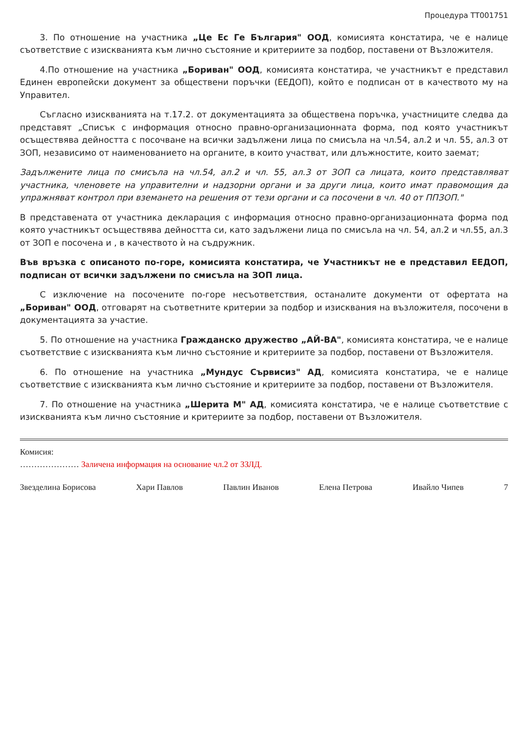Процедура ТТ001751
3. По отношение на участника „Це Ес Ге България" ООД, комисията констатира, че е налице съответствие с изискванията към лично състояние и критериите за подбор, поставени от Възложителя.
4.По отношение на участника „Бориван" ООД, комисията констатира, че участникът е представил Единен европейски документ за обществени поръчки (ЕЕДОП), който е подписан от в качеството му на Управител.
Съгласно изискванията на т.17.2. от документацията за обществена поръчка, участниците следва да представят „Списък с информация относно правно-организационната форма, под която участникът осъществява дейността с посочване на всички задължени лица по смисъла на чл.54, ал.2 и чл. 55, ал.3 от ЗОП, независимо от наименованието на органите, в които участват, или длъжностите, които заемат;
Задължените лица по смисъла на чл.54, ал.2 и чл. 55, ал.3 от ЗОП са лицата, които представляват участника, членовете на управителни и надзорни органи и за други лица, които имат правомощия да упражняват контрол при вземането на решения от тези органи и са посочени в чл. 40 от ППЗОП."
В представената от участника декларация с информация относно правно-организационната форма под която участникът осъществява дейността си, като задължени лица по смисъла на чл. 54, ал.2 и чл.55, ал.3 от ЗОП е посочена и , в качеството ѝ на съдружник.
Във връзка с описаното по-горе, комисията констатира, че Участникът не е представил ЕЕДОП, подписан от всички задължени по смисъла на ЗОП лица.
С изключение на посочените по-горе несъответствия, останалите документи от офертата на „Бориван" ООД, отговарят на съответните критерии за подбор и изисквания на възложителя, посочени в документацията за участие.
5. По отношение на участника Гражданско дружество „АЙ-ВА", комисията констатира, че е налице съответствие с изискванията към лично състояние и критериите за подбор, поставени от Възложителя.
6. По отношение на участника „Мундус Сървисиз" АД, комисията констатира, че е налице съответствие с изискванията към лично състояние и критериите за подбор, поставени от Възложителя.
7. По отношение на участника „Шерита М" АД, комисията констатира, че е налице съответствие с изискванията към лично състояние и критериите за подбор, поставени от Възложителя.
Комисия:
………………… Заличена информация на основание чл.2 от ЗЗЛД.
Звезделина Борисова Хари Павлов Павлин Иванов Елена Петрова Ивайло Чипев 7